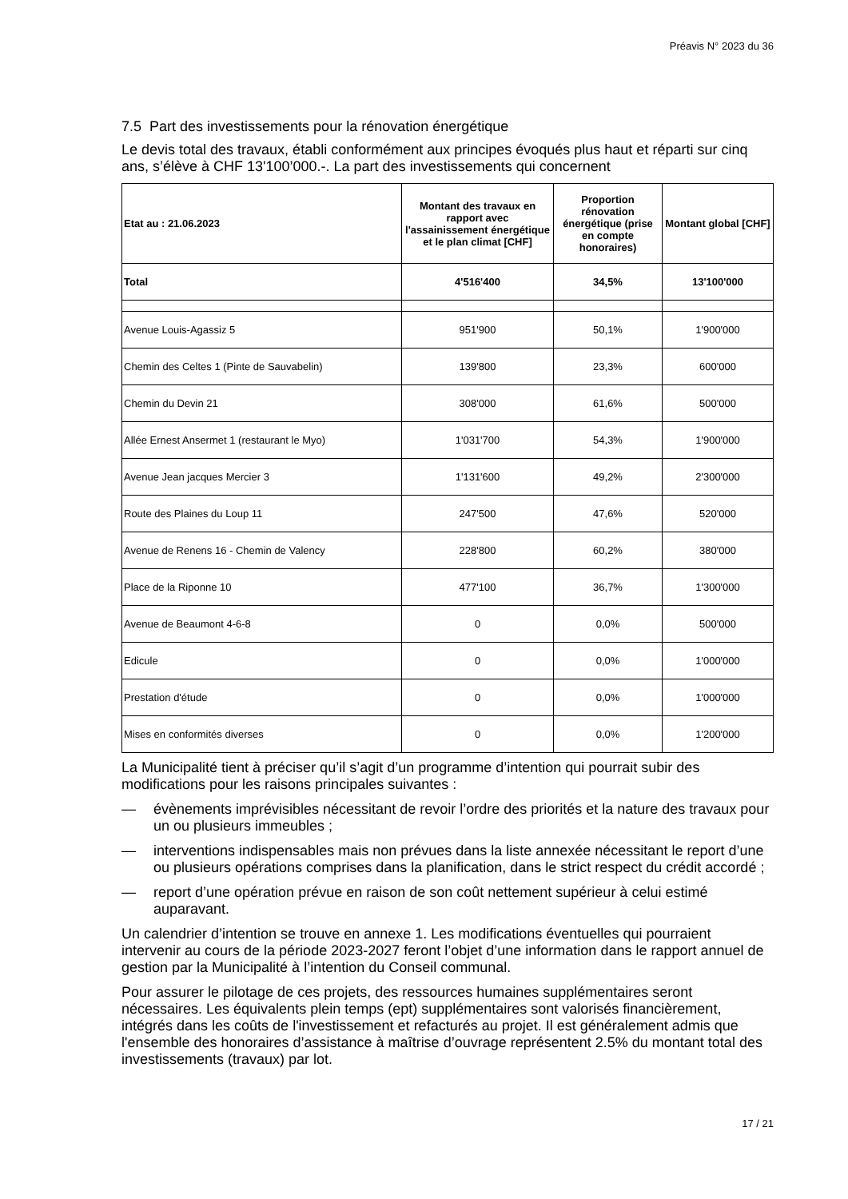Préavis N° 2023 du 36
7.5 Part des investissements pour la rénovation énergétique
Le devis total des travaux, établi conformément aux principes évoqués plus haut et réparti sur cinq ans, s’élève à CHF 13'100’000.-. La part des investissements qui concernent
| Etat au : 21.06.2023 | Montant des travaux en rapport avec l'assainissement énergétique et le plan climat [CHF] | Proportion rénovation énergétique (prise en compte honoraires) | Montant global [CHF] |
| --- | --- | --- | --- |
| Total | 4'516'400 | 34,5% | 13'100'000 |
| Avenue Louis-Agassiz 5 | 951'900 | 50,1% | 1'900'000 |
| Chemin des Celtes 1 (Pinte de Sauvabelin) | 139'800 | 23,3% | 600'000 |
| Chemin du Devin 21 | 308'000 | 61,6% | 500'000 |
| Allée Ernest Ansermet 1 (restaurant le Myo) | 1'031'700 | 54,3% | 1'900'000 |
| Avenue Jean jacques Mercier 3 | 1'131'600 | 49,2% | 2'300'000 |
| Route des Plaines du Loup 11 | 247'500 | 47,6% | 520'000 |
| Avenue de Renens 16 - Chemin de Valency | 228'800 | 60,2% | 380'000 |
| Place de la Riponne 10 | 477'100 | 36,7% | 1'300'000 |
| Avenue de Beaumont 4-6-8 | 0 | 0,0% | 500'000 |
| Edicule | 0 | 0,0% | 1'000'000 |
| Prestation d'étude | 0 | 0,0% | 1'000'000 |
| Mises en conformités diverses | 0 | 0,0% | 1'200'000 |
La Municipalité tient à préciser qu’il s’agit d’un programme d’intention qui pourrait subir des modifications pour les raisons principales suivantes :
— évènements imprévisibles nécessitant de revoir l’ordre des priorités et la nature des travaux pour un ou plusieurs immeubles ;
— interventions indispensables mais non prévues dans la liste annexée nécessitant le report d’une ou plusieurs opérations comprises dans la planification, dans le strict respect du crédit accordé ;
— report d’une opération prévue en raison de son coût nettement supérieur à celui estimé auparavant.
Un calendrier d’intention se trouve en annexe 1. Les modifications éventuelles qui pourraient intervenir au cours de la période 2023-2027 feront l’objet d’une information dans le rapport annuel de gestion par la Municipalité à l’intention du Conseil communal.
Pour assurer le pilotage de ces projets, des ressources humaines supplémentaires seront nécessaires. Les équivalents plein temps (ept) supplémentaires sont valorisés financièrement, intégrés dans les coûts de l'investissement et refacturés au projet. Il est généralement admis que l'ensemble des honoraires d’assistance à maîtrise d’ouvrage représentent 2.5% du montant total des investissements (travaux) par lot.
17 / 21